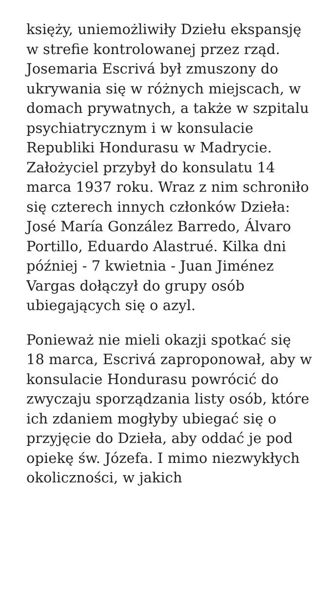księży, uniemożliwiły Dziełu ekspansję w strefie kontrolowanej przez rząd. Josemaria Escrivá był zmuszony do ukrywania się w różnych miejscach, w domach prywatnych, a także w szpitalu psychiatrycznym i w konsulacie Republiki Hondurasu w Madrycie. Założyciel przybył do konsulatu 14 marca 1937 roku. Wraz z nim schroniło się czterech innych członków Dzieła: José María González Barredo, Álvaro Portillo, Eduardo Alastrué. Kilka dni później - 7 kwietnia - Juan Jiménez Vargas dołączył do grupy osób ubiegających się o azyl.
Ponieważ nie mieli okazji spotkać się 18 marca, Escrivá zaproponował, aby w konsulacie Hondurasu powrócić do zwyczaju sporządzania listy osób, które ich zdaniem mogłyby ubiegać się o przyjęcie do Dzieła, aby oddać je pod opiekę św. Józefa. I mimo niezwykłych okoliczności, w jakich